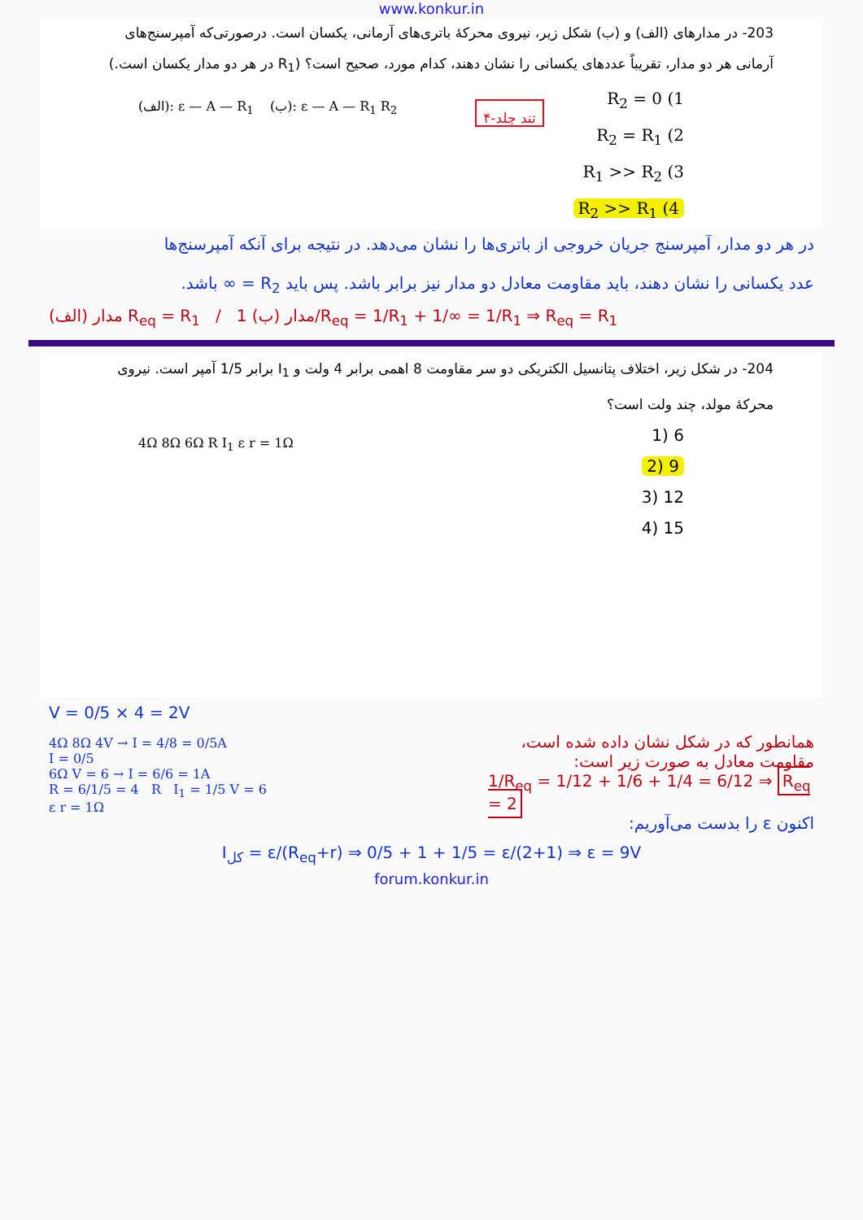www.konkur.in
203- در مدارهای (الف) و (ب) شکل زیر، نیروی محرکهٔ باتری‌های آرمانی، یکسان است. درصورتی‌که آمپرسنج‌های آرمانی هر دو مدار، تقریباً عددهای یکسانی را نشان دهند، کدام مورد، صحیح است؟ (R<sub>1</sub> در هر دو مدار یکسان است.)
(الف): ε — A — R<sub>1</sub> (ب): ε — A — R<sub>1</sub> R<sub>2</sub>
۴-تند چلد
R<sub>2</sub> = 0 (1
R<sub>2</sub> = R<sub>1</sub> (2
R<sub>1</sub> >> R<sub>2</sub> (3
R<sub>2</sub> >> R<sub>1</sub> (4
در هر دو مدار، آمپرسنج جریان خروجی از باتری‌ها را نشان می‌دهد. در نتیجه برای آنکه آمپرسنج‌ها
عدد یکسانی را نشان دهند، باید مقاومت معادل دو مدار نیز برابر باشد. پس باید R<sub>2</sub> = ∞ باشد.
مدار (الف) R<sub>eq</sub> = R<sub>1</sub> / مدار (ب) 1/R<sub>eq</sub> = 1/R<sub>1</sub> + 1/∞ = 1/R<sub>1</sub> ⇒ R<sub>eq</sub> = R<sub>1</sub>
204- در شکل زیر، اختلاف پتانسیل الکتریکی دو سر مقاومت 8 اهمی برابر 4 ولت و I<sub>1</sub> برابر 1/5 آمپر است. نیروی محرکهٔ مولد، چند ولت است؟
4Ω 8Ω 6Ω R I<sub>1</sub> ε r = 1Ω
6 (1
9 (2
12 (3
15 (4
V = 0/5 × 4 = 2V
4Ω 8Ω 4V → I = 4/8 = 0/5A
I = 0/5
6Ω V = 6 → I = 6/6 = 1A
R = 6/1/5 = 4 R I<sub>1</sub> = 1/5 V = 6
ε r = 1Ω
همانطور که در شکل نشان داده شده است،
مقاومت معادل به صورت زیر است:
1/R<sub>eq</sub> = 1/12 + 1/6 + 1/4 = 6/12 ⇒ R<sub>eq</sub> = 2
اکنون ε را بدست می‌آوریم:
I<sub>کل</sub> = ε/(R<sub>eq</sub>+r) ⇒ 0/5 + 1 + 1/5 = ε/(2+1) ⇒ ε = 9V
forum.konkur.in